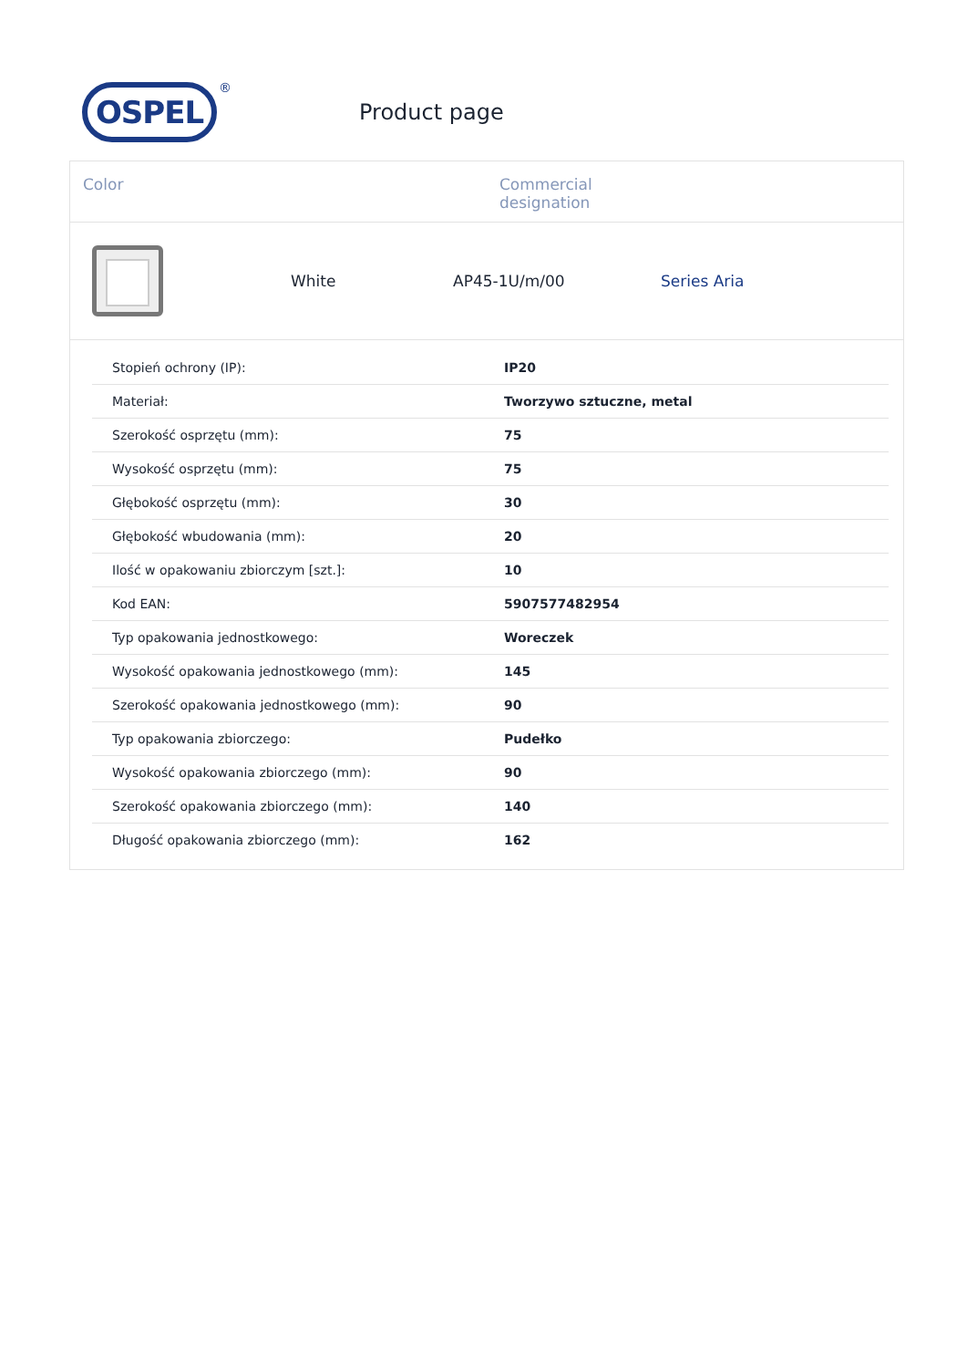OSPEL
®
Product page
Color Commercial
designation
White AP45-1U/m/00 Series Aria
| Stopień ochrony (IP): | IP20 |
| Materiał: | Tworzywo sztuczne, metal |
| Szerokość osprzętu (mm): | 75 |
| Wysokość osprzętu (mm): | 75 |
| Głębokość osprzętu (mm): | 30 |
| Głębokość wbudowania (mm): | 20 |
| Ilość w opakowaniu zbiorczym [szt.]: | 10 |
| Kod EAN: | 5907577482954 |
| Typ opakowania jednostkowego: | Woreczek |
| Wysokość opakowania jednostkowego (mm): | 145 |
| Szerokość opakowania jednostkowego (mm): | 90 |
| Typ opakowania zbiorczego: | Pudełko |
| Wysokość opakowania zbiorczego (mm): | 90 |
| Szerokość opakowania zbiorczego (mm): | 140 |
| Długość opakowania zbiorczego (mm): | 162 |